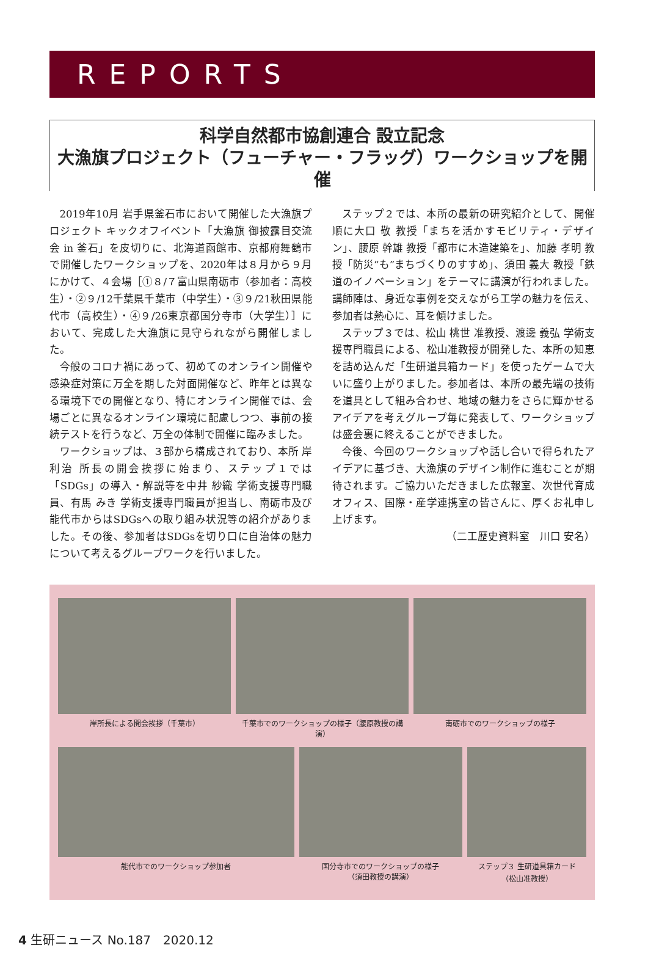REPORTS
科学自然都市協創連合 設立記念
大漁旗プロジェクト（フューチャー・フラッグ）ワークショップを開催
2019年10月 岩手県釜石市において開催した大漁旗プロジェクト キックオフイベント「大漁旗 御披露目交流会 in 釜石」を皮切りに、北海道函館市、京都府舞鶴市で開催したワークショップを、2020年は８月から９月にかけて、４会場［①８/７富山県南砺市（参加者：高校生）・②９/12千葉県千葉市（中学生）・③９/21秋田県能代市（高校生）・④９/26東京都国分寺市（大学生）］において、完成した大漁旗に見守られながら開催しました。
今般のコロナ禍にあって、初めてのオンライン開催や感染症対策に万全を期した対面開催など、昨年とは異なる環境下での開催となり、特にオンライン開催では、会場ごとに異なるオンライン環境に配慮しつつ、事前の接続テストを行うなど、万全の体制で開催に臨みました。
ワークショップは、３部から構成されており、本所 岸 利治 所長の開会挨拶に始まり、ステップ１では「SDGs」の導入・解説等を中井 紗織 学術支援専門職員、有馬 みき 学術支援専門職員が担当し、南砺市及び能代市からはSDGsへの取り組み状況等の紹介がありました。その後、参加者はSDGsを切り口に自治体の魅力について考えるグループワークを行いました。
ステップ２では、本所の最新の研究紹介として、開催順に大口 敬 教授「まちを活かすモビリティ・デザイン」、腰原 幹雄 教授「都市に木造建築を」、加藤 孝明 教授「防災“も”まちづくりのすすめ」、須田 義大 教授「鉄道のイノベーション」をテーマに講演が行われました。講師陣は、身近な事例を交えながら工学の魅力を伝え、参加者は熱心に、耳を傾けました。
ステップ３では、松山 桃世 准教授、渡邊 義弘 学術支援専門職員による、松山准教授が開発した、本所の知恵を詰め込んだ「生研道具箱カード」を使ったゲームで大いに盛り上がりました。参加者は、本所の最先端の技術を道具として組み合わせ、地域の魅力をさらに輝かせるアイデアを考えグループ毎に発表して、ワークショップは盛会裏に終えることができました。
今後、今回のワークショップや話し合いで得られたアイデアに基づき、大漁旗のデザイン制作に進むことが期待されます。ご協力いただきました広報室、次世代育成オフィス、国際・産学連携室の皆さんに、厚くお礼申し上げます。
（二工歴史資料室　川口 安名）
岸所長による開会挨拶（千葉市） 千葉市でのワークショップの様子（腰原教授の講演）
南砺市でのワークショップの様子
能代市でのワークショップ参加者 国分寺市でのワークショップの様子
（須田教授の講演）
ステップ３ 生研道具箱カード
（松山准教授）
4 生研ニュース No.187　2020.12